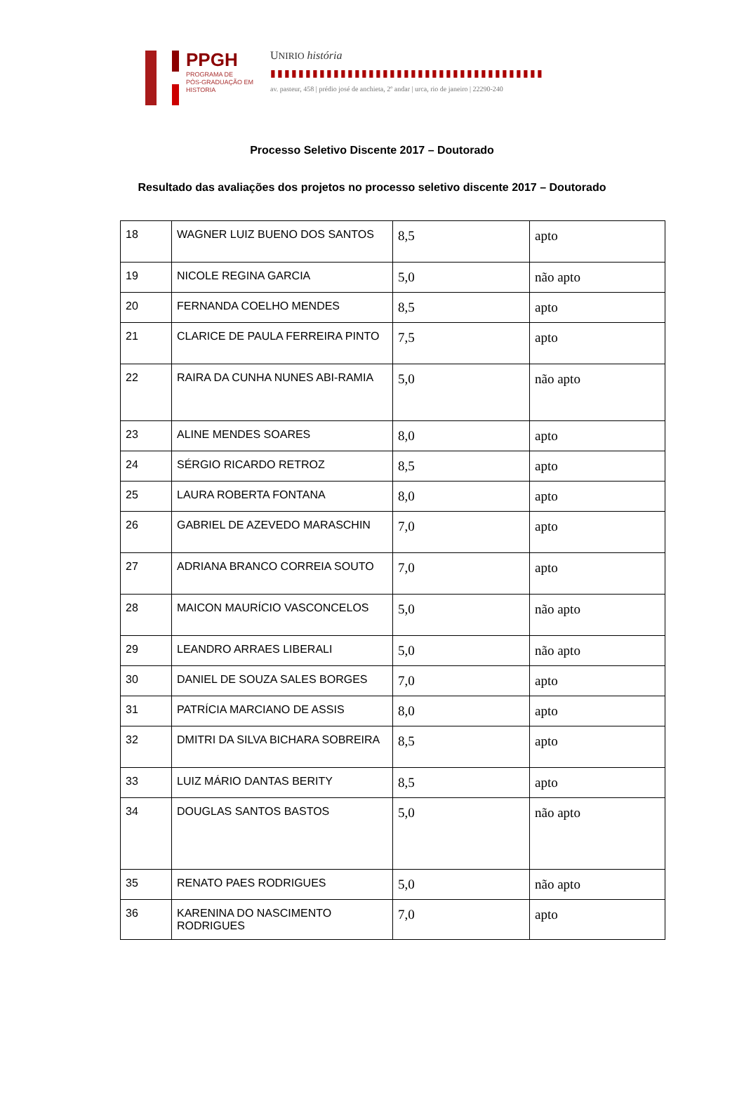PPGH
PROGRAMA DE
PÓS-GRADUAÇÃO EM
HISTORIA
UNIRIO história
▮▮▮▮▮▮▮▮▮▮▮▮▮▮▮▮▮▮▮▮▮▮▮▮▮▮▮▮▮▮▮▮▮▮▮▮▮▮▮
av. pasteur, 458 | prédio josé de anchieta, 2º andar | urca, rio de janeiro | 22290-240
Processo Seletivo Discente 2017 – Doutorado
Resultado das avaliações dos projetos no processo seletivo discente 2017 – Doutorado
| 18 | WAGNER LUIZ BUENO DOS SANTOS | 8,5 | apto |
| 19 | NICOLE REGINA GARCIA | 5,0 | não apto |
| 20 | FERNANDA COELHO MENDES | 8,5 | apto |
| 21 | CLARICE DE PAULA FERREIRA PINTO | 7,5 | apto |
| 22 | RAIRA DA CUNHA NUNES ABI-RAMIA | 5,0 | não apto |
| 23 | ALINE MENDES SOARES | 8,0 | apto |
| 24 | SÉRGIO RICARDO RETROZ | 8,5 | apto |
| 25 | LAURA ROBERTA FONTANA | 8,0 | apto |
| 26 | GABRIEL DE AZEVEDO MARASCHIN | 7,0 | apto |
| 27 | ADRIANA BRANCO CORREIA SOUTO | 7,0 | apto |
| 28 | MAICON MAURÍCIO VASCONCELOS | 5,0 | não apto |
| 29 | LEANDRO ARRAES LIBERALI | 5,0 | não apto |
| 30 | DANIEL DE SOUZA SALES BORGES | 7,0 | apto |
| 31 | PATRÍCIA MARCIANO DE ASSIS | 8,0 | apto |
| 32 | DMITRI DA SILVA BICHARA SOBREIRA | 8,5 | apto |
| 33 | LUIZ MÁRIO DANTAS BERITY | 8,5 | apto |
| 34 | DOUGLAS SANTOS BASTOS | 5,0 | não apto |
| 35 | RENATO PAES RODRIGUES | 5,0 | não apto |
| 36 | KARENINA DO NASCIMENTO RODRIGUES | 7,0 | apto |